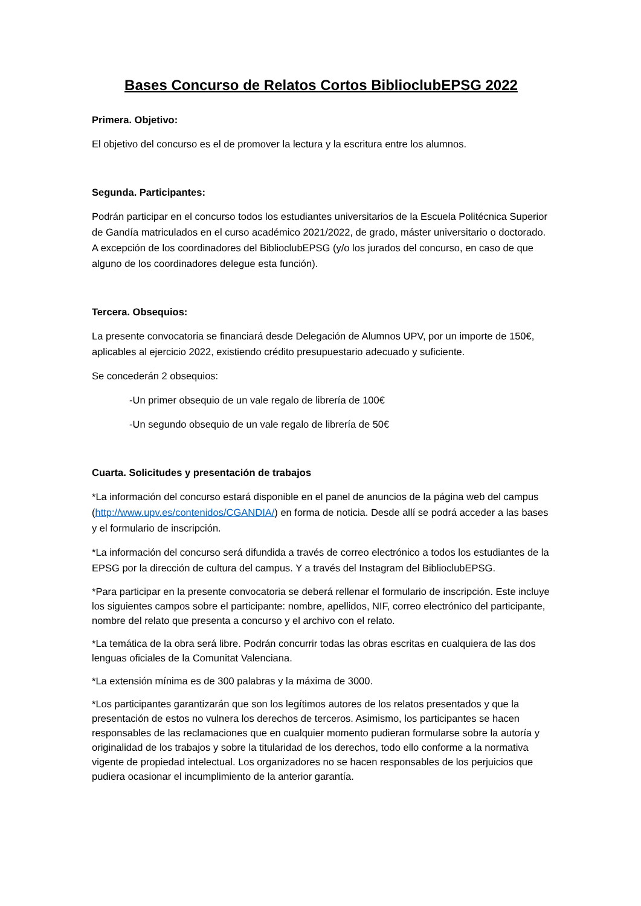Bases Concurso de Relatos Cortos BiblioclubEPSG 2022
Primera. Objetivo:
El objetivo del concurso es el de promover la lectura y la escritura entre los alumnos.
Segunda. Participantes:
Podrán participar en el concurso todos los estudiantes universitarios de la Escuela Politécnica Superior de Gandía matriculados en el curso académico 2021/2022, de grado, máster universitario o doctorado. A excepción de los coordinadores del BiblioclubEPSG (y/o los jurados del concurso, en caso de que alguno de los coordinadores delegue esta función).
Tercera. Obsequios:
La presente convocatoria se financiará desde Delegación de Alumnos UPV, por un importe de 150€, aplicables al ejercicio 2022, existiendo crédito presupuestario adecuado y suficiente.
Se concederán 2 obsequios:
-Un primer obsequio de un vale regalo de librería de 100€
-Un segundo obsequio de un vale regalo de librería de 50€
Cuarta. Solicitudes y presentación de trabajos
*La información del concurso estará disponible en el panel de anuncios de la página web del campus (http://www.upv.es/contenidos/CGANDIA/) en forma de noticia. Desde allí se podrá acceder a las bases y el formulario de inscripción.
*La información del concurso será difundida a través de correo electrónico a todos los estudiantes de la EPSG por la dirección de cultura del campus. Y a través del Instagram del BiblioclubEPSG.
*Para participar en la presente convocatoria se deberá rellenar el formulario de inscripción. Este incluye los siguientes campos sobre el participante: nombre, apellidos, NIF, correo electrónico del participante, nombre del relato que presenta a concurso y el archivo con el relato.
*La temática de la obra será libre. Podrán concurrir todas las obras escritas en cualquiera de las dos lenguas oficiales de la Comunitat Valenciana.
*La extensión mínima es de 300 palabras y la máxima de 3000.
*Los participantes garantizarán que son los legítimos autores de los relatos presentados y que la presentación de estos no vulnera los derechos de terceros. Asimismo, los participantes se hacen responsables de las reclamaciones que en cualquier momento pudieran formularse sobre la autoría y originalidad de los trabajos y sobre la titularidad de los derechos, todo ello conforme a la normativa vigente de propiedad intelectual. Los organizadores no se hacen responsables de los perjuicios que pudiera ocasionar el incumplimiento de la anterior garantía.